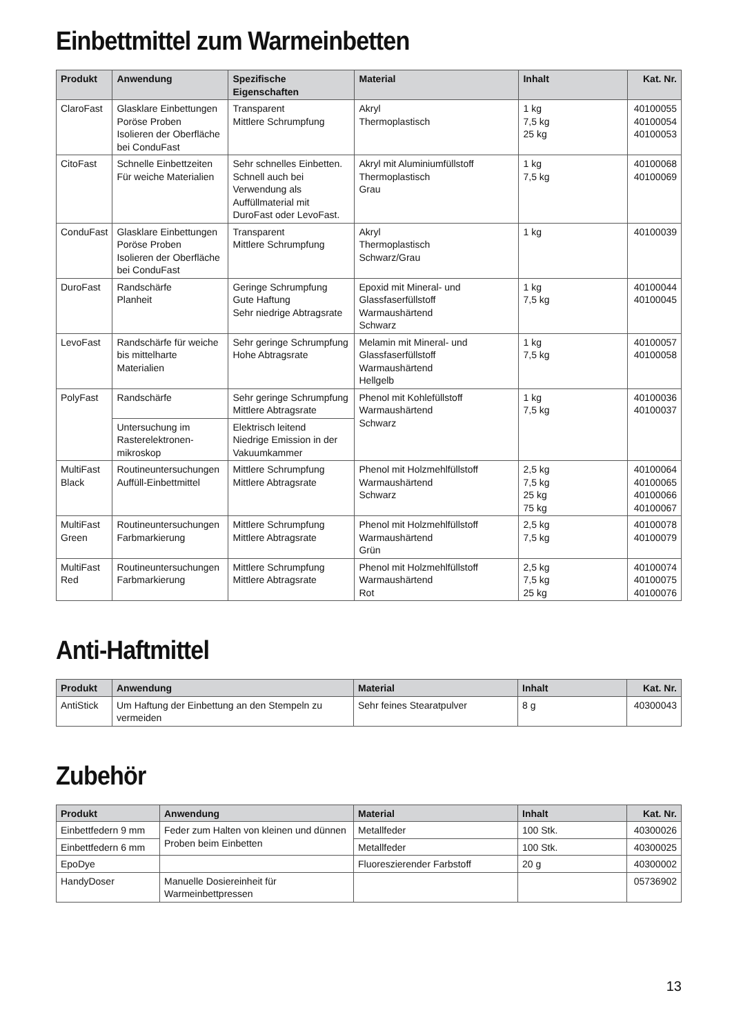Einbettmittel zum Warmeinbetten
| Produkt | Anwendung | Spezifische Eigenschaften | Material | Inhalt | Kat. Nr. |
| --- | --- | --- | --- | --- | --- |
| ClaroFast | Glasklare Einbettungen Poröse Proben Isolieren der Oberfläche bei ConduFast | Transparent Mittlere Schrumpfung | Akryl Thermoplastisch | 1 kg 7,5 kg 25 kg | 40100055 40100054 40100053 |
| CitoFast | Schnelle Einbettzeiten Für weiche Materialien | Sehr schnelles Einbetten. Schnell auch bei Verwendung als Auffüllmaterial mit DuroFast oder LevoFast. | Akryl mit Aluminiumfüllstoff Thermoplastisch Grau | 1 kg 7,5 kg | 40100068 40100069 |
| ConduFast | Glasklare Einbettungen Poröse Proben Isolieren der Oberfläche bei ConduFast | Transparent Mittlere Schrumpfung | Akryl Thermoplastisch Schwarz/Grau | 1 kg | 40100039 |
| DuroFast | Randschärfe Planheit | Geringe Schrumpfung Gute Haftung Sehr niedrige Abtragsrate | Epoxid mit Mineral- und Glassfaserfüllstoff Warmaushärtend Schwarz | 1 kg 7,5 kg | 40100044 40100045 |
| LevoFast | Randschärfe für weiche bis mittelharte Materialien | Sehr geringe Schrumpfung Hohe Abtragsrate | Melamin mit Mineral- und Glassfaserfüllstoff Warmaushärtend Hellgelb | 1 kg 7,5 kg | 40100057 40100058 |
| PolyFast | Randschärfe | Sehr geringe Schrumpfung Mittlere Abtragsrate | Phenol mit Kohlefüllstoff Warmaushärtend Schwarz | 1 kg 7,5 kg | 40100036 40100037 |
| | Untersuchung im Rasterelektronen-mikroskop | Elektrisch leitend Niedrige Emission in der Vakuumkammer | | | |
| MultiFast Black | Routineuntersuchungen Auffüll-Einbettmittel | Mittlere Schrumpfung Mittlere Abtragsrate | Phenol mit Holzmehlfüllstoff Warmaushärtend Schwarz | 2,5 kg 7,5 kg 25 kg 75 kg | 40100064 40100065 40100066 40100067 |
| MultiFast Green | Routineuntersuchungen Farbmarkierung | Mittlere Schrumpfung Mittlere Abtragsrate | Phenol mit Holzmehlfüllstoff Warmaushärtend Grün | 2,5 kg 7,5 kg | 40100078 40100079 |
| MultiFast Red | Routineuntersuchungen Farbmarkierung | Mittlere Schrumpfung Mittlere Abtragsrate | Phenol mit Holzmehlfüllstoff Warmaushärtend Rot | 2,5 kg 7,5 kg 25 kg | 40100074 40100075 40100076 |
Anti-Haftmittel
| Produkt | Anwendung | Material | Inhalt | Kat. Nr. |
| --- | --- | --- | --- | --- |
| AntiStick | Um Haftung der Einbettung an den Stempeln zu vermeiden | Sehr feines Stearatpulver | 8 g | 40300043 |
Zubehör
| Produkt | Anwendung | Material | Inhalt | Kat. Nr. |
| --- | --- | --- | --- | --- |
| Einbettfedern 9 mm | Feder zum Halten von kleinen und dünnen Proben beim Einbetten | Metallfeder | 100 Stk. | 40300026 |
| Einbettfedern 6 mm | | Metallfeder | 100 Stk. | 40300025 |
| EpoDye | | Fluoreszierender Farbstoff | 20 g | 40300002 |
| HandyDoser | Manuelle Dosiereinheit für Warmeinbettpressen | | | 05736902 |
13